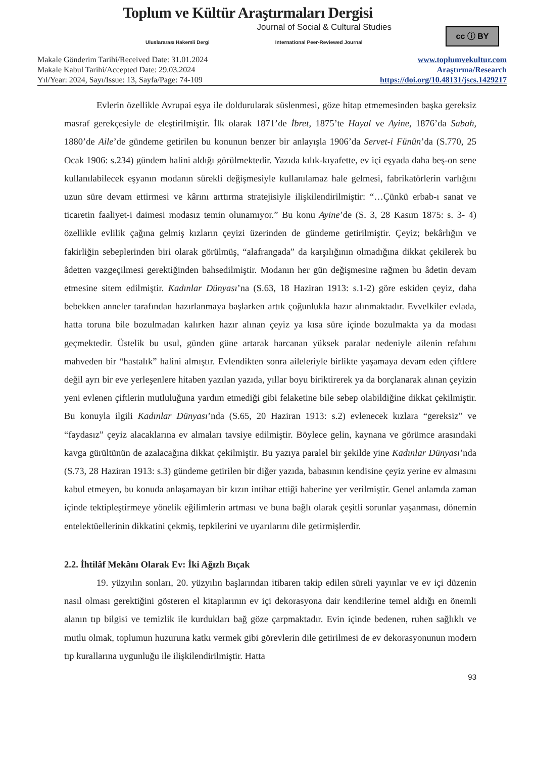Toplum ve Kültür Araştırmaları Dergisi
Journal of Social & Cultural Studies
Uluslararası Hakemli Dergi International Peer-Reviewed Journal
cc ⓘ BY
Makale Gönderim Tarihi/Received Date: 31.01.2024
Makale Kabul Tarihi/Accepted Date: 29.03.2024
Yıl/Year: 2024, Sayı/Issue: 13, Sayfa/Page: 74-109
www.toplumvekultur.com
Araştırma/Research
https://doi.org/10.48131/jscs.1429217
Evlerin özellikle Avrupai eşya ile doldurularak süslenmesi, göze hitap etmemesinden başka gereksiz masraf gerekçesiyle de eleştirilmiştir. İlk olarak 1871’de İbret, 1875’te Hayal ve Ayine, 1876’da Sabah, 1880’de Aile’de gündeme getirilen bu konunun benzer bir anlayışla 1906’da Servet-i Fünûn’da (S.770, 25 Ocak 1906: s.234) gündem halini aldığı görülmektedir. Yazıda kılık-kıyafette, ev içi eşyada daha beş-on sene kullanılabilecek eşyanın modanın sürekli değişmesiyle kullanılamaz hale gelmesi, fabrikatörlerin varlığını uzun süre devam ettirmesi ve kârını arttırma stratejisiyle ilişkilendirilmiştir: “…Çünkü erbab-ı sanat ve ticaretin faaliyet-i daimesi modasız temin olunamıyor.” Bu konu Ayine’de (S. 3, 28 Kasım 1875: s. 3- 4) özellikle evlilik çağına gelmiş kızların çeyizi üzerinden de gündeme getirilmiştir. Çeyiz; bekârlığın ve fakirliğin sebeplerinden biri olarak görülmüş, “alafrangada” da karşılığının olmadığına dikkat çekilerek bu âdetten vazgeçilmesi gerektiğinden bahsedilmiştir. Modanın her gün değişmesine rağmen bu âdetin devam etmesine sitem edilmiştir. Kadınlar Dünyası’na (S.63, 18 Haziran 1913: s.1-2) göre eskiden çeyiz, daha bebekken anneler tarafından hazırlanmaya başlarken artık çoğunlukla hazır alınmaktadır. Evvelkiler evlada, hatta toruna bile bozulmadan kalırken hazır alınan çeyiz ya kısa süre içinde bozulmakta ya da modası geçmektedir. Üstelik bu usul, günden güne artarak harcanan yüksek paralar nedeniyle ailenin refahını mahveden bir “hastalık” halini almıştır. Evlendikten sonra aileleriyle birlikte yaşamaya devam eden çiftlere değil ayrı bir eve yerleşenlere hitaben yazılan yazıda, yıllar boyu biriktirerek ya da borçlanarak alınan çeyizin yeni evlenen çiftlerin mutluluğuna yardım etmediği gibi felaketine bile sebep olabildiğine dikkat çekilmiştir. Bu konuyla ilgili Kadınlar Dünyası’nda (S.65, 20 Haziran 1913: s.2) evlenecek kızlara “gereksiz” ve “faydasız” çeyiz alacaklarına ev almaları tavsiye edilmiştir. Böylece gelin, kaynana ve görümce arasındaki kavga gürültünün de azalacağına dikkat çekilmiştir. Bu yazıya paralel bir şekilde yine Kadınlar Dünyası’nda (S.73, 28 Haziran 1913: s.3) gündeme getirilen bir diğer yazıda, babasının kendisine çeyiz yerine ev almasını kabul etmeyen, bu konuda anlaşamayan bir kızın intihar ettiği haberine yer verilmiştir. Genel anlamda zaman içinde tektipleştirmeye yönelik eğilimlerin artması ve buna bağlı olarak çeşitli sorunlar yaşanması, dönemin entelektüellerinin dikkatini çekmiş, tepkilerini ve uyarılarını dile getirmişlerdir.
2.2. İhtilâf Mekânı Olarak Ev: İki Ağızlı Bıçak
19. yüzyılın sonları, 20. yüzyılın başlarından itibaren takip edilen süreli yayınlar ve ev içi düzenin nasıl olması gerektiğini gösteren el kitaplarının ev içi dekorasyona dair kendilerine temel aldığı en önemli alanın tıp bilgisi ve temizlik ile kurdukları bağ göze çarpmaktadır. Evin içinde bedenen, ruhen sağlıklı ve mutlu olmak, toplumun huzuruna katkı vermek gibi görevlerin dile getirilmesi de ev dekorasyonunun modern tıp kurallarına uygunluğu ile ilişkilendirilmiştir. Hatta
93